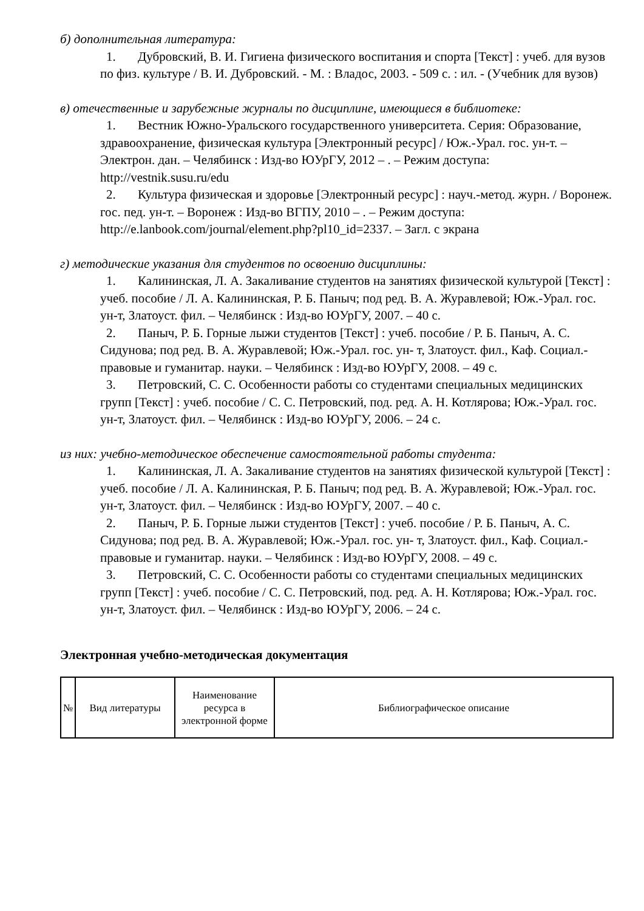б) дополнительная литература:
1. Дубровский, В. И. Гигиена физического воспитания и спорта [Текст] : учеб. для вузов по физ. культуре / В. И. Дубровский. - М. : Владос, 2003. - 509 с. : ил. - (Учебник для вузов)
в) отечественные и зарубежные журналы по дисциплине, имеющиеся в библиотеке:
1. Вестник Южно-Уральского государственного университета. Серия: Образование, здравоохранение, физическая культура [Электронный ресурс] / Юж.-Урал. гос. ун-т. – Электрон. дан. – Челябинск : Изд-во ЮУрГУ, 2012 – . – Режим доступа: http://vestnik.susu.ru/edu
2. Культура физическая и здоровье [Электронный ресурс] : науч.-метод. журн. / Воронеж. гос. пед. ун-т. – Воронеж : Изд-во ВГПУ, 2010 – . – Режим доступа: http://e.lanbook.com/journal/element.php?pl10_id=2337. – Загл. с экрана
г) методические указания для студентов по освоению дисциплины:
1. Калининская, Л. А. Закаливание студентов на занятиях физической культурой [Текст] : учеб. пособие / Л. А. Калининская, Р. Б. Паныч; под ред. В. А. Журавлевой; Юж.-Урал. гос. ун-т, Златоуст. фил. – Челябинск : Изд-во ЮУрГУ, 2007. – 40 с.
2. Паныч, Р. Б. Горные лыжи студентов [Текст] : учеб. пособие / Р. Б. Паныч, А. С. Сидунова; под ред. В. А. Журавлевой; Юж.-Урал. гос. ун- т, Златоуст. фил., Каф. Социал.-правовые и гуманитар. науки. – Челябинск : Изд-во ЮУрГУ, 2008. – 49 с.
3. Петровский, С. С. Особенности работы со студентами специальных медицинских групп [Текст] : учеб. пособие / С. С. Петровский, под. ред. А. Н. Котлярова; Юж.-Урал. гос. ун-т, Златоуст. фил. – Челябинск : Изд-во ЮУрГУ, 2006. – 24 с.
из них: учебно-методическое обеспечение самостоятельной работы студента:
1. Калининская, Л. А. Закаливание студентов на занятиях физической культурой [Текст] : учеб. пособие / Л. А. Калининская, Р. Б. Паныч; под ред. В. А. Журавлевой; Юж.-Урал. гос. ун-т, Златоуст. фил. – Челябинск : Изд-во ЮУрГУ, 2007. – 40 с.
2. Паныч, Р. Б. Горные лыжи студентов [Текст] : учеб. пособие / Р. Б. Паныч, А. С. Сидунова; под ред. В. А. Журавлевой; Юж.-Урал. гос. ун- т, Златоуст. фил., Каф. Социал.-правовые и гуманитар. науки. – Челябинск : Изд-во ЮУрГУ, 2008. – 49 с.
3. Петровский, С. С. Особенности работы со студентами специальных медицинских групп [Текст] : учеб. пособие / С. С. Петровский, под. ред. А. Н. Котлярова; Юж.-Урал. гос. ун-т, Златоуст. фил. – Челябинск : Изд-во ЮУрГУ, 2006. – 24 с.
Электронная учебно-методическая документация
| № | Вид литературы | Наименование ресурса в электронной форме | Библиографическое описание |